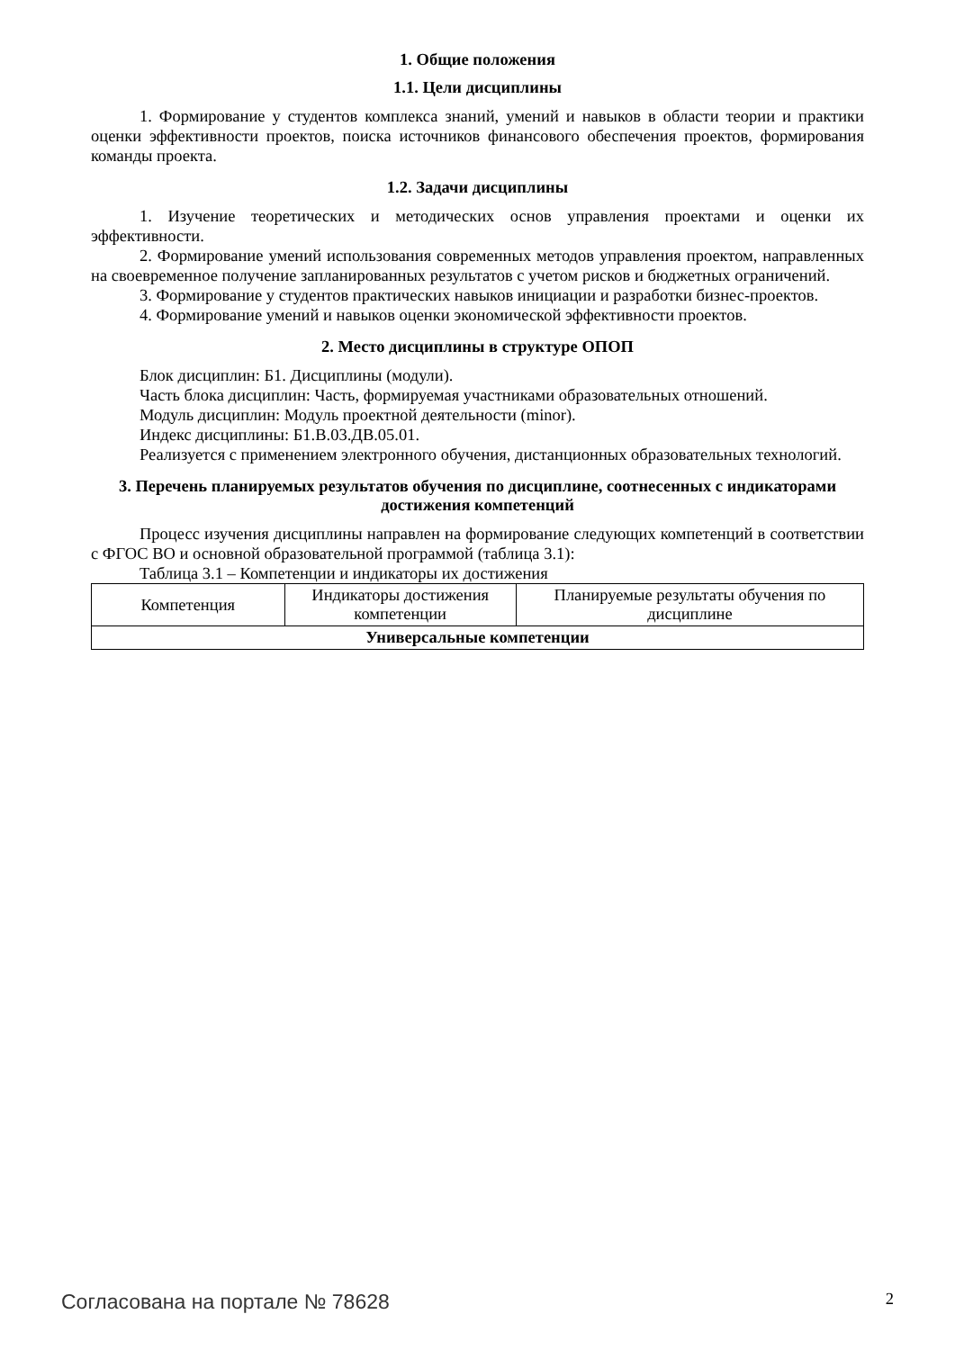1. Общие положения
1.1. Цели дисциплины
1. Формирование у студентов комплекса знаний, умений и навыков в области теории и практики оценки эффективности проектов, поиска источников финансового обеспечения проектов, формирования команды проекта.
1.2. Задачи дисциплины
1. Изучение теоретических и методических основ управления проектами и оценки их эффективности.
2. Формирование умений использования современных методов управления проектом, направленных на своевременное получение запланированных результатов с учетом рисков и бюджетных ограничений.
3. Формирование у студентов практических навыков инициации и разработки бизнес-проектов.
4. Формирование умений и навыков оценки экономической эффективности проектов.
2. Место дисциплины в структуре ОПОП
Блок дисциплин: Б1. Дисциплины (модули).
Часть блока дисциплин: Часть, формируемая участниками образовательных отношений.
Модуль дисциплин: Модуль проектной деятельности (minor).
Индекс дисциплины: Б1.В.03.ДВ.05.01.
Реализуется с применением электронного обучения, дистанционных образовательных технологий.
3. Перечень планируемых результатов обучения по дисциплине, соотнесенных с индикаторами достижения компетенций
Процесс изучения дисциплины направлен на формирование следующих компетенций в соответствии с ФГОС ВО и основной образовательной программой (таблица 3.1):
Таблица 3.1 – Компетенции и индикаторы их достижения
| Компетенция | Индикаторы достижения компетенции | Планируемые результаты обучения по дисциплине |
| --- | --- | --- |
| Универсальные компетенции | | |
Согласована на портале № 78628 2